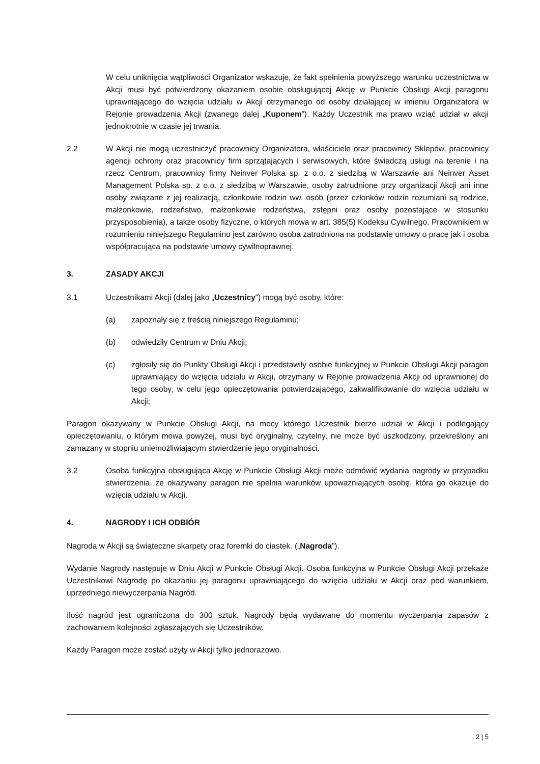W celu uniknięcia wątpliwości Organizator wskazuje, że fakt spełnienia powyższego warunku uczestnictwa w Akcji musi być potwierdzony okazaniem osobie obsługującej Akcję w Punkcie Obsługi Akcji paragonu uprawniającego do wzięcia udziału w Akcji otrzymanego od osoby działającej w imieniu Organizatora w Rejonie prowadzenia Akcji (zwanego dalej „Kuponem”). Każdy Uczestnik ma prawo wziąć udział w akcji jednokrotnie w czasie jej trwania.
2.2 W Akcji nie mogą uczestniczyć pracownicy Organizatora, właściciele oraz pracownicy Sklepów, pracownicy agencji ochrony oraz pracownicy firm sprzątających i serwisowych, które świadczą usługi na terenie i na rzecz Centrum, pracownicy firmy Neinver Polska sp. z o.o. z siedzibą w Warszawie ani Neinver Asset Management Polska sp. z o.o. z siedzibą w Warszawie, osoby zatrudnione przy organizacji Akcji ani inne osoby związane z jej realizacją, członkowie rodzin ww. osób (przez członków rodzin rozumiani są rodzice, małżonkowie, rodzeństwo, małżonkowie rodzeństwa, zstępni oraz osoby pozostające w stosunku przysposobienia), a także osoby fizyczne, o których mowa w art. 385(5) Kodeksu Cywilnego. Pracownikiem w rozumieniu niniejszego Regulaminu jest zarówno osoba zatrudniona na podstawie umowy o pracę jak i osoba współpracująca na podstawie umowy cywilnoprawnej.
3. ZASADY AKCJI
3.1 Uczestnikami Akcji (dalej jako „Uczestnicy”) mogą być osoby, które:
(a) zapoznały się z treścią niniejszego Regulaminu;
(b) odwiedziły Centrum w Dniu Akcji;
(c) zgłosiły się do Punkty Obsługi Akcji i przedstawiły osobie funkcyjnej w Punkcie Obsługi Akcji paragon uprawniający do wzięcia udziału w Akcji, otrzymany w Rejonie prowadzenia Akcji od uprawnionej do tego osoby, w celu jego opieczętowania potwierdzającego, zakwalifikowanie do wzięcia udziału w Akcji;
Paragon okazywany w Punkcie Obsługi Akcji, na mocy którego Uczestnik bierze udział w Akcji i podlegający opieczętowaniu, o którym mowa powyżej, musi być oryginalny, czytelny, nie może być uszkodzony, przekreślony ani zamazany w stopniu uniemożliwiającym stwierdzenie jego oryginalności.
3.2 Osoba funkcyjna obsługująca Akcję w Punkcie Obsługi Akcji może odmówić wydania nagrody w przypadku stwierdzenia, że okazywany paragon nie spełnia warunków upoważniających osobę, która go okazuje do wzięcia udziału w Akcji.
4. NAGRODY I ICH ODBIÓR
Nagrodą w Akcji są świąteczne skarpety oraz foremki do ciastek. („Nagroda”).
Wydanie Nagrody następuje w Dniu Akcji w Punkcie Obsługi Akcji. Osoba funkcyjna w Punkcie Obsługi Akcji przekaże Uczestnikowi Nagrodę po okazaniu jej paragonu uprawniającego do wzięcia udziału w Akcji oraz pod warunkiem, uprzedniego niewyczerpania Nagród.
Ilość nagród jest ograniczona do 300 sztuk. Nagrody będą wydawane do momentu wyczerpania zapasów z zachowaniem kolejności zgłaszających się Uczestników.
Każdy Paragon może zostać użyty w Akcji tylko jednorazowo.
2 | 5